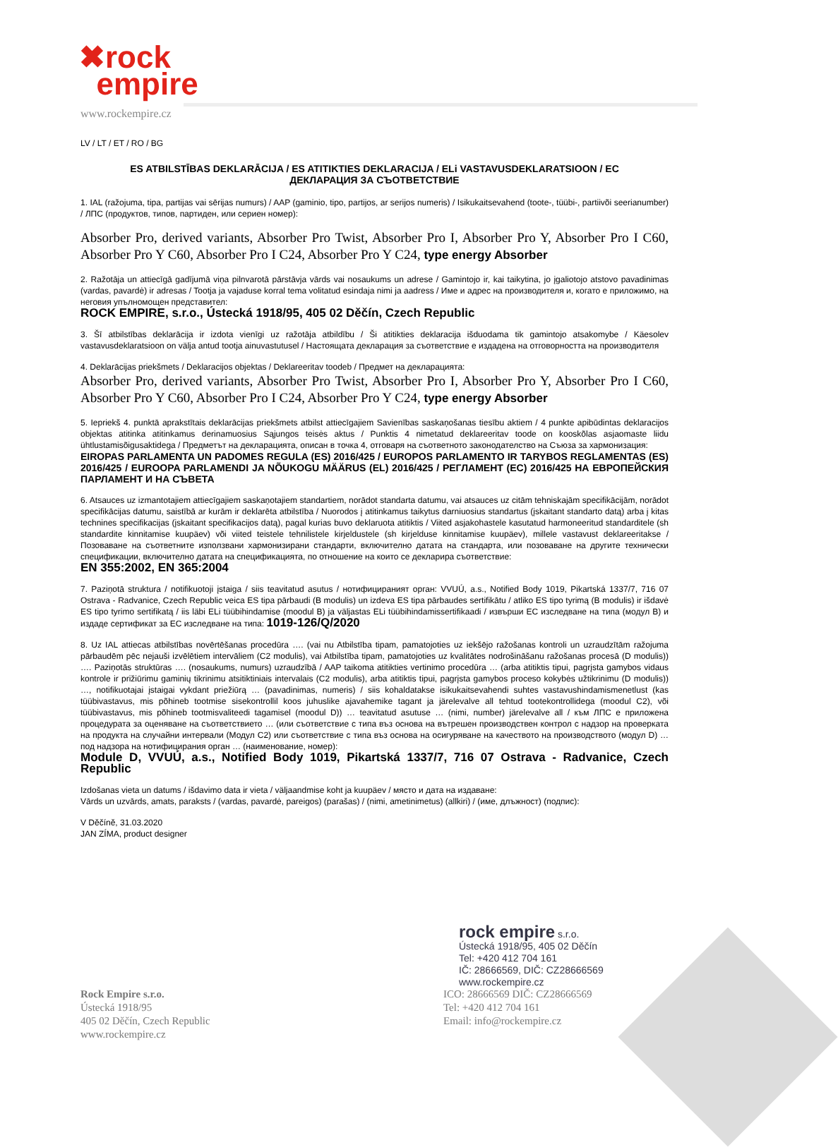✖rock
empire
www.rockempire.cz
LV / LT / ET / RO / BG
ES ATBILSTĪBAS DEKLARĀCIJA / ES ATITIKTIES DEKLARACIJA / ELi VASTAVUSDEKLARATSIOON / EC
ДЕКЛАРАЦИЯ ЗА СЪОТВЕТСТВИЕ
1. IAL (ražojuma, tipa, partijas vai sērijas numurs) / AAP (gaminio, tipo, partijos, ar serijos numeris) / Isikukaitsevahend (toote-, tüübi-, partiivõi seerianumber) / ЛПС (продуктов, типов, партиден, или сериен номер):
Absorber Pro, derived variants, Absorber Pro Twist, Absorber Pro I, Absorber Pro Y, Absorber Pro I C60, Absorber Pro Y C60, Absorber Pro I C24, Absorber Pro Y C24, type energy Absorber
2. Ražotāja un attiecīgā gadījumā viņa pilnvarotā pārstāvja vārds vai nosaukums un adrese / Gamintojo ir, kai taikytina, jo įgaliotojo atstovo pavadinimas (vardas, pavardė) ir adresas / Tootja ja vajaduse korral tema volitatud esindaja nimi ja aadress / Име и адрес на производителя и, когато е приложимо, на неговия упълномощен представител:
ROCK EMPIRE, s.r.o., Ústecká 1918/95, 405 02 Děčín, Czech Republic
3. Šī atbilstības deklarācija ir izdota vienīgi uz ražotāja atbildību / Ši atitikties deklaracija išduodama tik gamintojo atsakomybe / Käesolev vastavusdeklaratsioon on välja antud tootja ainuvastutusel / Настоящата декларация за съответствие е издадена на отговорността на производителя
4. Deklarācijas priekšmets / Deklaracijos objektas / Deklareeritav toodeb / Предмет на декларацията:
Absorber Pro, derived variants, Absorber Pro Twist, Absorber Pro I, Absorber Pro Y, Absorber Pro I C60, Absorber Pro Y C60, Absorber Pro I C24, Absorber Pro Y C24, type energy Absorber
5. Iepriekš 4. punktā aprakstītais deklarācijas priekšmets atbilst attiecīgajiem Savienības saskaņošanas tiesību aktiem / 4 punkte apibūdintas deklaracijos objektas atitinka atitinkamus derinamuosius Sąjungos teisės aktus / Punktis 4 nimetatud deklareeritav toode on kooskõlas asjaomaste liidu ühtlustamisõigusaktidega / Предметът на декларацията, описан в точка 4, отговаря на съответното законодателство на Съюза за хармонизация:
EIROPAS PARLAMENTA UN PADOMES REGULA (ES) 2016/425 / EUROPOS PARLAMENTO IR TARYBOS REGLAMENTAS (ES) 2016/425 / EUROOPA PARLAMENDI JA NÕUKOGU MÄÄRUS (EL) 2016/425 / РЕГЛАМЕНТ (ЕС) 2016/425 НА ЕВРОПЕЙСКИЯ ПАРЛАМЕНТ И НА СЪВЕТА
6. Atsauces uz izmantotajiem attiecīgajiem saskaņotajiem standartiem, norādot standarta datumu, vai atsauces uz citām tehniskajām specifikācijām, norādot specifikācijas datumu, saistībā ar kurām ir deklarēta atbilstība / Nuorodos į atitinkamus taikytus darniuosius standartus (įskaitant standarto datą) arba į kitas technines specifikacijas (įskaitant specifikacijos datą), pagal kurias buvo deklaruota atitiktis / Viited asjakohastele kasutatud harmoneeritud standarditele (sh standardite kinnitamise kuupäev) või viited teistele tehnilistele kirjeldustele (sh kirjelduse kinnitamise kuupäev), millele vastavust deklareeritakse / Позоваване на съответните използвани хармонизирани стандарти, включително датата на стандарта, или позоваване на другите технически спецификации, включително датата на спецификацията, по отношение на които се декларира съответствие:
EN 355:2002, EN 365:2004
7. Paziņotā struktura / notifikuotoji įstaiga / siis teavitatud asutus / нотифицираният орган: VVUÚ, a.s., Notified Body 1019, Pikartská 1337/7, 716 07 Ostrava - Radvanice, Czech Republic veica ES tipa pārbaudi (B modulis) un izdeva ES tipa pārbaudes sertifikātu / atliko ES tipo tyrimą (B modulis) ir išdavė ES tipo tyrimo sertifikatą / iis läbi ELi tüübihindamise (moodul B) ja väljastas ELi tüübihindamissertifikaadi / извърши ЕС изследване на типа (модул В) и издаде сертификат за ЕС изследване на типа: 1019-126/Q/2020
8. Uz IAL attiecas atbilstības novērtēšanas procedūra …. (vai nu Atbilstība tipam, pamatojoties uz iekšējo ražošanas kontroli un uzraudzītām ražojuma pārbaudēm pēc nejauši izvēlētiem intervāliem (C2 modulis), vai Atbilstība tipam, pamatojoties uz kvalitātes nodrošināšanu ražošanas procesā (D modulis)) …. Paziņotās struktūras …. (nosaukums, numurs) uzraudzībā / AAP taikoma atitikties vertinimo procedūra … (arba atitiktis tipui, pagrįsta gamybos vidaus kontrole ir prižiūrimu gaminių tikrinimu atsitiktiniais intervalais (C2 modulis), arba atitiktis tipui, pagrįsta gamybos proceso kokybės užtikrinimu (D modulis)) …, notifikuotajai įstaigai vykdant priežiūrą … (pavadinimas, numeris) / siis kohaldatakse isikukaitsevahendi suhtes vastavushindamismenetlust (kas tüübivastavus, mis põhineb tootmise sisekontrollil koos juhuslike ajavahemike tagant ja järelevalve all tehtud tootekontrollidega (moodul C2), või tüübivastavus, mis põhineb tootmisvaliteedi tagamisel (moodul D)) … teavitatud asutuse … (nimi, number) järelevalve all / към ЛПС е приложена процедурата за оценяване на съответствието … (или съответствие с типа въз основа на вътрешен производствен контрол с надзор на проверката на продукта на случайни интервали (Модул С2) или съответствие с типа въз основа на осигуряване на качеството на производството (модул D) … под надзора на нотифицирания орган … (наименование, номер):
Module D, VVUÚ, a.s., Notified Body 1019, Pikartská 1337/7, 716 07 Ostrava - Radvanice, Czech Republic
Izdošanas vieta un datums / išdavimo data ir vieta / väljaandmise koht ja kuupäev / място и дата на издаване:
Vārds un uzvārds, amats, paraksts / (vardas, pavardė, pareigos) (parašas) / (nimi, ametinimetus) (allkiri) / (име, длъжност) (подпис):
V Děčíně, 31.03.2020
JAN ZÍMA, product designer
rock empire s.r.o.
Ústecká 1918/95, 405 02 Děčín
Tel: +420 412 704 161
IČ: 28666569, DIČ: CZ28666569
www.rockempire.cz
Rock Empire s.r.o.
Ústecká 1918/95
405 02 Děčín, Czech Republic
www.rockempire.cz
ICO: 28666569 DIČ: CZ28666569
Tel: +420 412 704 161
Email: info@rockempire.cz